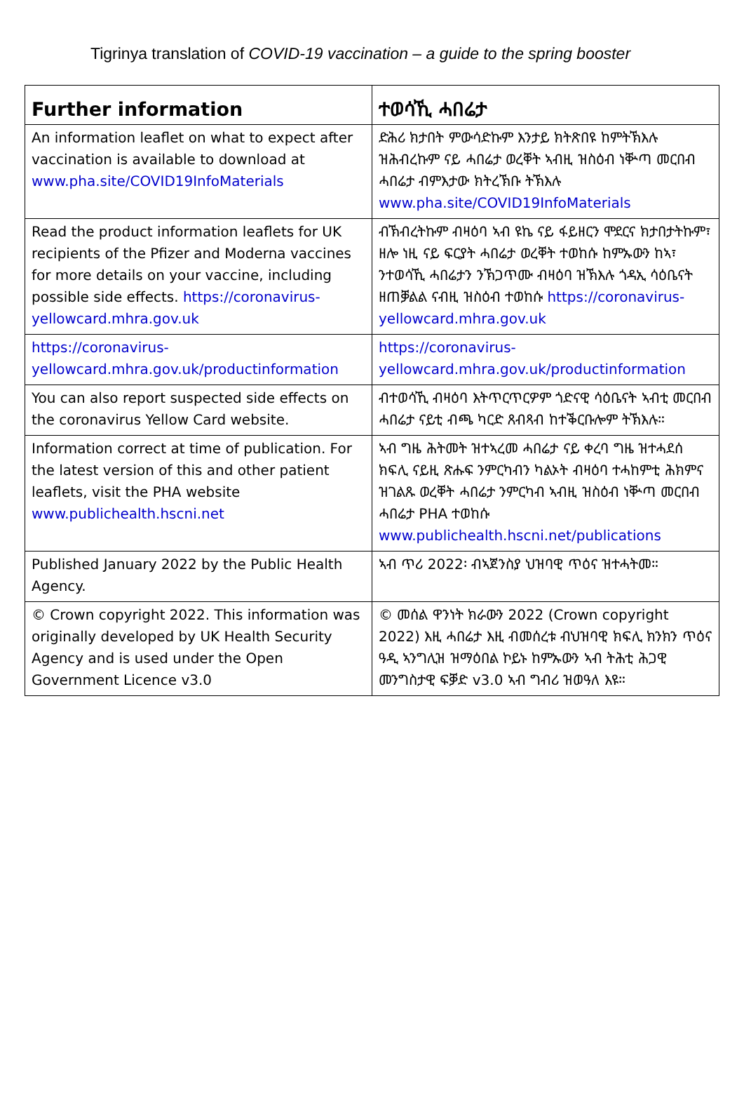Tigrinya translation of COVID-19 vaccination – a guide to the spring booster
| Further information | ተወሳኺ ሓበሬታ |
| --- | --- |
| An information leaflet on what to expect after vaccination is available to download at www.pha.site/COVID19InfoMaterials | ድሕሪ ክታበት ምውሳድኩም እንታይ ክትጽበዩ ከምትኽእሉ ዝሕብረኩም ናይ ሓበሬታ ወረቐት ኣብዚ ዝስዕብ ነቝጣ መርበብ ሓበሬታ ብምእታው ክትረኽቡ ትኽእሉ www.pha.site/COVID19InfoMaterials |
| Read the product information leaflets for UK recipients of the Pfizer and Moderna vaccines for more details on your vaccine, including possible side effects. https://coronavirus-yellowcard.mhra.gov.uk | ብኽብረትኩም ብዛዕባ ኣብ ዩኬ ናይ ፋይዘርን ሞደርና ክታበታትኩም፣ ዘሎ ነዚ ናይ ፍርያት ሓበሬታ ወረቐት ተወከሱ ከምኡውን ከኣ፣ ንተወሳኺ ሓበሬታን ንኽጋጥሙ ብዛዕባ ዝኽእሉ ጎዳኢ ሳዕቤናት ዘጠቓልል ናብዚ ዝስዕብ ተወከሱ https://coronavirus-yellowcard.mhra.gov.uk |
| https://coronavirus-yellowcard.mhra.gov.uk/productinformation | https://coronavirus-yellowcard.mhra.gov.uk/productinformation |
| You can also report suspected side effects on the coronavirus Yellow Card website. | ብተወሳኺ ብዛዕባ እትጥርጥርዎም ጎድናዊ ሳዕቤናት ኣብቲ መርበብ ሓበሬታ ናይቲ ብጫ ካርድ ጸብጻብ ከተቕርቡሎም ትኽእሉ። |
| Information correct at time of publication. For the latest version of this and other patient leaflets, visit the PHA website www.publichealth.hscni.net | ኣብ ግዜ ሕትመት ዝተኣረመ ሓበሬታ ናይ ቀረባ ግዜ ዝተሓደሰ ክፍሊ ናይዚ ጽሑፍ ንምርካብን ካልኦት ብዛዕባ ተሓከምቲ ሕክምና ዝገልጹ ወረቐት ሓበሬታ ንምርካብ ኣብዚ ዝስዕብ ነቝጣ መርበብ ሓበሬታ PHA ተወከሱ www.publichealth.hscni.net/publications |
| Published January 2022 by the Public Health Agency. | ኣብ ጥሪ 2022፡ ብኣጀንስያ ህዝባዊ ጥዕና ዝተሓትመ። |
| © Crown copyright 2022. This information was originally developed by UK Health Security Agency and is used under the Open Government Licence v3.0 | © መሰል ዋንነት ክራውን 2022 (Crown copyright 2022) እዚ ሓበሬታ እዚ ብመሰረቱ ብህዝባዊ ክፍሊ ክንክን ጥዕና ዓዲ ኣንግሊዝ ዝማዕበል ኮይኑ ከምኡውን ኣብ ትሕቲ ሕጋዊ መንግስታዊ ፍቓድ v3.0 ኣብ ግብሪ ዝወዓለ እዩ። |